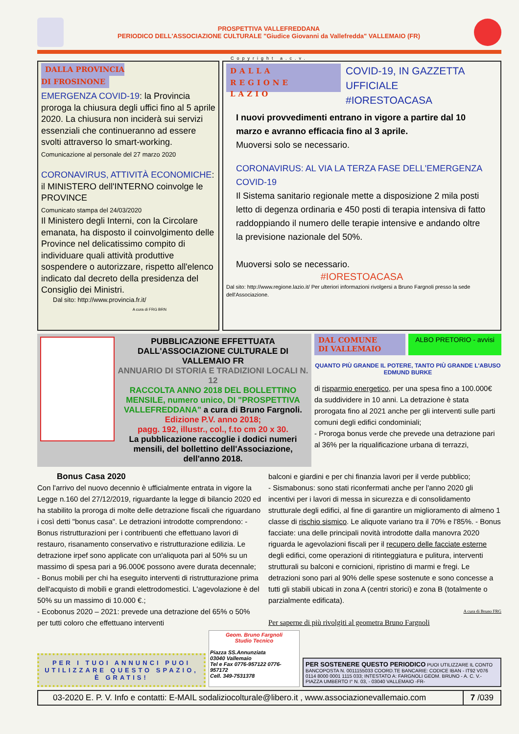PROSPETTIVA VALLEFREDDANA
PERIODICO DELL'ASSOCIAZIONE CULTURALE "Giudice Giovanni da Vallefredda" VALLEMAIO (FR)
Copyright a.c.v.
DALLA PROVINCIA
DI FROSINONE
EMERGENZA COVID-19: la Provincia proroga la chiusura degli uffici fino al 5 aprile 2020. La chiusura non inciderà sui servizi essenziali che continueranno ad essere svolti attraverso lo smart-working.
Comunicazione al personale del 27 marzo 2020
CORONAVIRUS, ATTIVITÀ ECONOMICHE: il MINISTERO dell'INTERNO coinvolge le PROVINCE
Comunicato stampa del 24/03/2020
Il Ministero degli Interni, con la Circolare emanata, ha disposto il coinvolgimento delle Province nel delicatissimo compito di individuare quali attività produttive sospendere o autorizzare, rispetto all'elenco indicato dal decreto della presidenza del Consiglio dei Ministri.
Dal sito: http://www.provincia.fr.it/
A cura di FRG BRN
DALLA
REGIONE LAZIO
COVID-19, IN GAZZETTA UFFICIALE
#IORESTOACASA
I nuovi provvedimenti entrano in vigore a partire dal 10 marzo e avranno efficacia fino al 3 aprile.
Muoversi solo se necessario.
CORONAVIRUS: AL VIA LA TERZA FASE DELL'EMERGENZA COVID-19
Il Sistema sanitario regionale mette a disposizione 2 mila posti letto di degenza ordinaria e 450 posti di terapia intensiva di fatto raddoppiando il numero delle terapie intensive e andando oltre la previsione nazionale del 50%.
Muoversi solo se necessario.
#IORESTOACASA
Dal sito: http://www.regione.lazio.it/ Per ulteriori informazioni rivolgersi a Bruno Fargnoli presso la sede dell'Associazione.
PUBBLICAZIONE EFFETTUATA DALL'ASSOCIAZIONE CULTURALE DI VALLEMAIO FR
ANNUARIO DI STORIA E TRADIZIONI LOCALI N. 12
RACCOLTA ANNO 2018 DEL BOLLETTINO MENSILE, numero unico, DI "PROSPETTIVA VALLEFREDDANA" a cura di Bruno Fargnoli.
Edizione P.V. anno 2018;
pagg. 192, illustr., col., f.to cm 20 x 30.
La pubblicazione raccoglie i dodici numeri mensili, del bollettino dell'Associazione, dell'anno 2018.
DAL COMUNE
DI VALLEMAIO ALBO PRETORIO - avvisi
QUANTO PIÙ GRANDE IL POTERE, TANTO PIÙ GRANDE L'ABUSO
EDMUND BURKE
di risparmio energetico, per una spesa fino a 100.000€ da suddividere in 10 anni. La detrazione è stata prorogata fino al 2021 anche per gli interventi sulle parti comuni degli edifici condominiali;
- Proroga bonus verde che prevede una detrazione pari al 36% per la riqualificazione urbana di terrazzi,
Bonus Casa 2020
Con l'arrivo del nuovo decennio è ufficialmente entrata in vigore la Legge n.160 del 27/12/2019, riguardante la legge di bilancio 2020 ed ha stabilito la proroga di molte delle detrazione fiscali che riguardano i così detti "bonus casa". Le detrazioni introdotte comprendono: - Bonus ristrutturazioni per i contribuenti che effettuano lavori di restauro, risanamento conservativo e ristrutturazione edilizia. Le detrazione irpef sono applicate con un'aliquota pari al 50% su un massimo di spesa pari a 96.000€ possono avere durata decennale;
- Bonus mobili per chi ha eseguito interventi di ristrutturazione prima dell'acquisto di mobili e grandi elettrodomestici. L'agevolazione è del 50% su un massimo di 10.000 €.;
- Ecobonus 2020 – 2021: prevede una detrazione del 65% o 50% per tutti coloro che effettuano interventi
balconi e giardini e per chi finanzia lavori per il verde pubblico;
- Sismabonus: sono stati riconfermati anche per l'anno 2020 gli incentivi per i lavori di messa in sicurezza e di consolidamento strutturale degli edifici, al fine di garantire un miglioramento di almeno 1 classe di rischio sismico. Le aliquote variano tra il 70% e l'85%. - Bonus facciate: una delle principali novità introdotte dalla manovra 2020 riguarda le agevolazioni fiscali per il recupero delle facciate esterne degli edifici, come operazioni di ritinteggiatura e pulitura, interventi strutturali su balconi e cornicioni, ripristino di marmi e fregi. Le detrazioni sono pari al 90% delle spese sostenute e sono concesse a tutti gli stabili ubicati in zona A (centri storici) e zona B (totalmente o parzialmente edificata).
A cura di Bruno FRG
Per saperne di più rivolgiti al geometra Bruno Fargnoli
PER I TUOI ANNUNCI PUOI UTILIZZARE QUESTO SPAZIO, È GRATIS!
Geom. Bruno Fargnoli
Studio Tecnico
Piazza SS.Annunziata
03040 Vallemaio
Tel e Fax 0776-957122 0776-957172
Cell. 349-7531378
PER SOSTENERE QUESTO PERIODICO PUOI UTILIZZARE IL CONTO BANCOPOSTA N. 0011155033 COORD.TE BANCARIE: CODICE IBAN - IT92 V076 0114 8000 0001 1115 033; INTESTATO A: FARGNOLI GEOM. BRUNO - A. C. V.- PIAZZA UMBERTO I° N. 03, - 03040 VALLEMAIO -FR-
03-2020 E. P. V. Info e contatti: E-MAIL sodaliziocolturale@libero.it , www.associazionevallemaio.com
7 /039